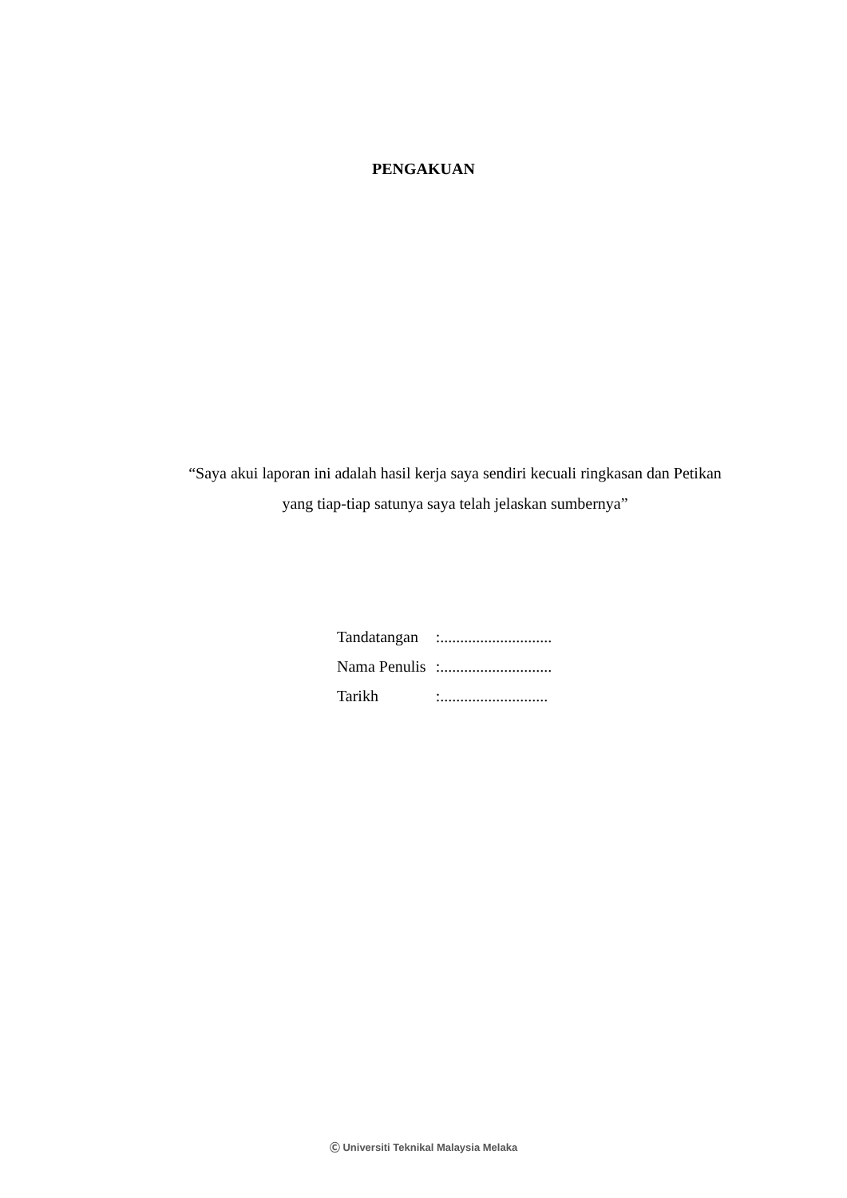PENGAKUAN
“Saya akui laporan ini adalah hasil kerja saya sendiri kecuali ringkasan dan Petikan yang tiap-tiap satunya saya telah jelaskan sumbernya”
| Tandatangan | :............................ |
| Nama Penulis | :............................ |
| Tarikh | :........................... |
Ⓒ Universiti Teknikal Malaysia Melaka